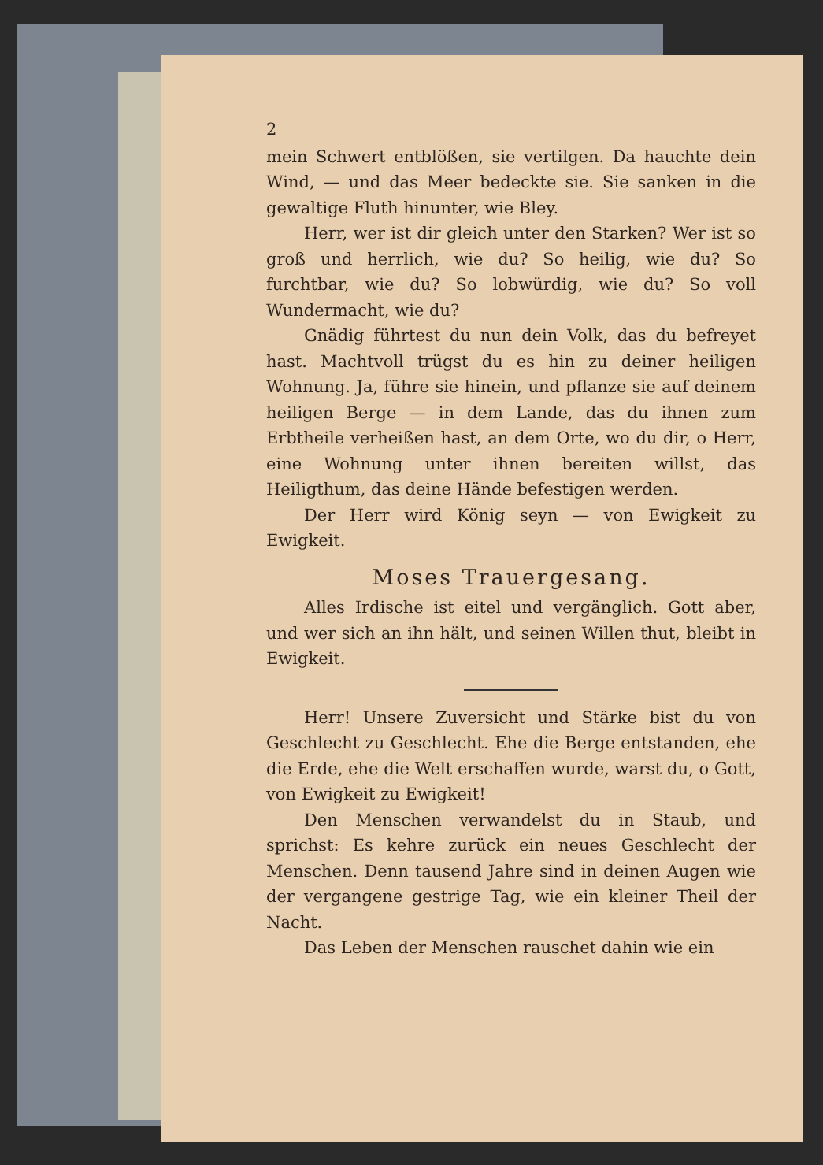2
mein Schwert entblößen, sie vertilgen. Da hauchte dein Wind, — und das Meer bedeckte sie. Sie sanken in die gewaltige Fluth hinunter, wie Bley.
Herr, wer ist dir gleich unter den Starken? Wer ist so groß und herrlich, wie du? So heilig, wie du? So furchtbar, wie du? So lobwürdig, wie du? So voll Wundermacht, wie du?
Gnädig führtest du nun dein Volk, das du befreyet hast. Machtvoll trügst du es hin zu deiner heiligen Wohnung. Ja, führe sie hinein, und pflanze sie auf deinem heiligen Berge — in dem Lande, das du ihnen zum Erbtheile verheißen hast, an dem Orte, wo du dir, o Herr, eine Wohnung unter ihnen bereiten willst, das Heiligthum, das deine Hände befestigen werden.
Der Herr wird König seyn — von Ewigkeit zu Ewigkeit.
Moses Trauergesang.
Alles Irdische ist eitel und vergänglich. Gott aber, und wer sich an ihn hält, und seinen Willen thut, bleibt in Ewigkeit.
Herr! Unsere Zuversicht und Stärke bist du von Geschlecht zu Geschlecht. Ehe die Berge entstanden, ehe die Erde, ehe die Welt erschaffen wurde, warst du, o Gott, von Ewigkeit zu Ewigkeit!
Den Menschen verwandelst du in Staub, und sprichst: Es kehre zurück ein neues Geschlecht der Menschen. Denn tausend Jahre sind in deinen Augen wie der vergangene gestrige Tag, wie ein kleiner Theil der Nacht.
Das Leben der Menschen rauschet dahin wie ein